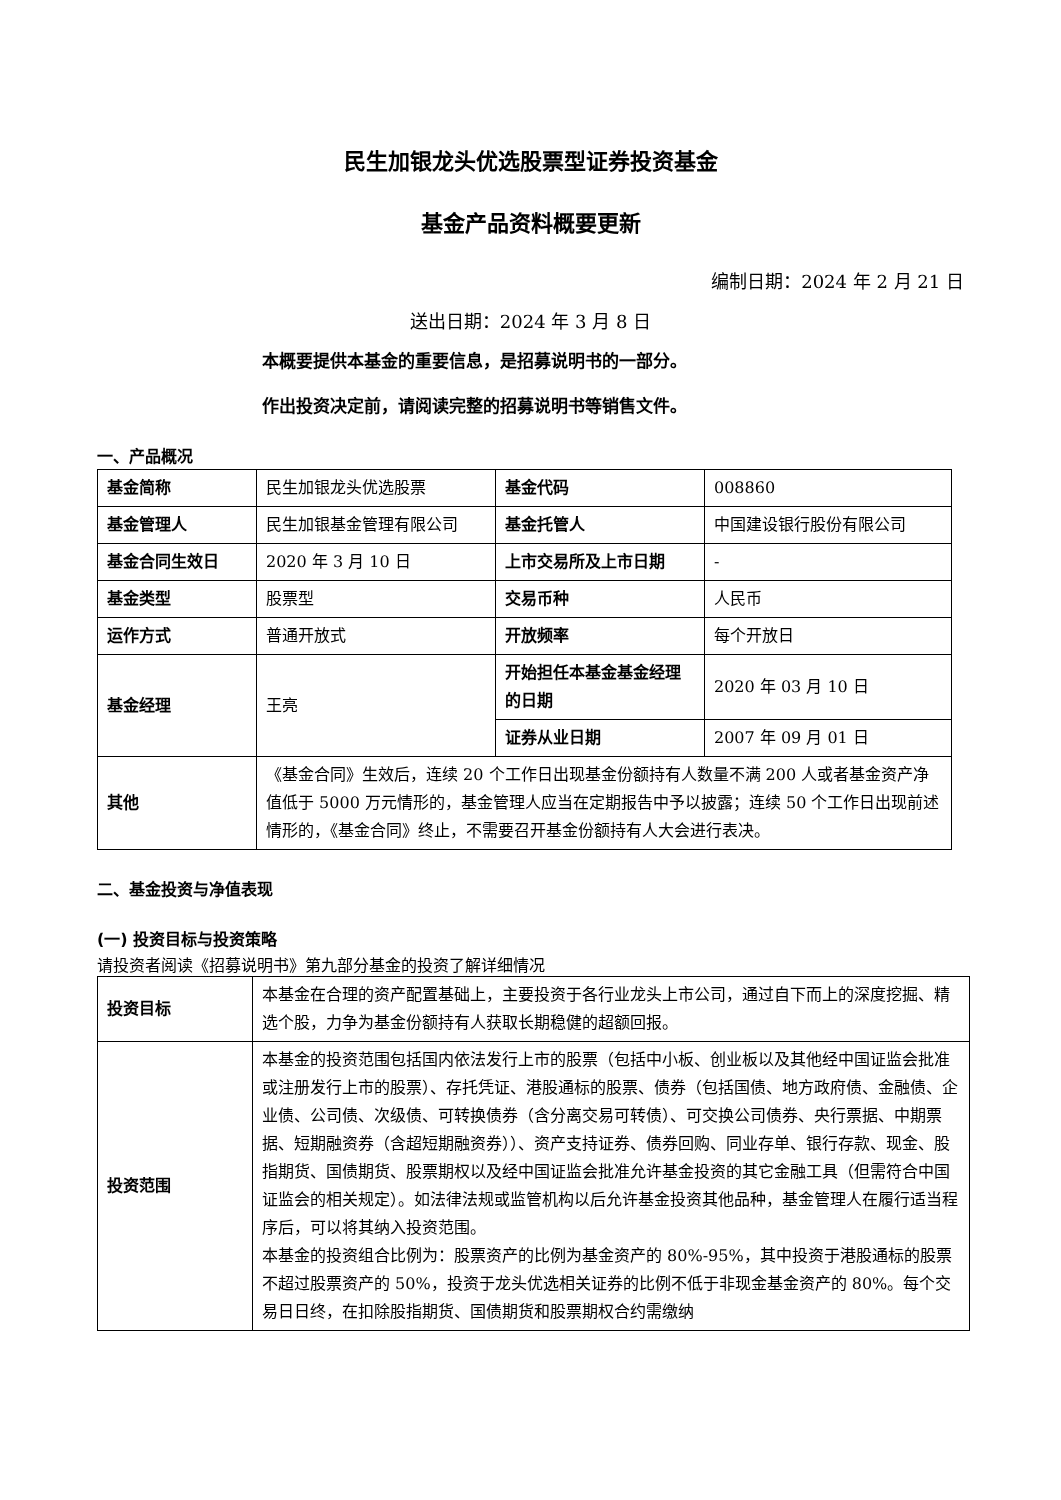民生加银龙头优选股票型证券投资基金
基金产品资料概要更新
编制日期：2024 年 2 月 21 日
送出日期：2024 年 3 月 8 日
本概要提供本基金的重要信息，是招募说明书的一部分。
作出投资决定前，请阅读完整的招募说明书等销售文件。
一、产品概况
| 基金简称 | 民生加银龙头优选股票 | 基金代码 | 008860 |
| 基金管理人 | 民生加银基金管理有限公司 | 基金托管人 | 中国建设银行股份有限公司 |
| 基金合同生效日 | 2020 年 3 月 10 日 | 上市交易所及上市日期 | - |
| 基金类型 | 股票型 | 交易币种 | 人民币 |
| 运作方式 | 普通开放式 | 开放频率 | 每个开放日 |
| 基金经理 | 王亮 | 开始担任本基金基金经理的日期 | 2020 年 03 月 10 日 |
| | | 证券从业日期 | 2007 年 09 月 01 日 |
| 其他 | 《基金合同》生效后，连续 20 个工作日出现基金份额持有人数量不满 200 人或者基金资产净值低于 5000 万元情形的，基金管理人应当在定期报告中予以披露；连续 50 个工作日出现前述情形的，《基金合同》终止，不需要召开基金份额持有人大会进行表决。 | | |
二、基金投资与净值表现
(一) 投资目标与投资策略
请投资者阅读《招募说明书》第九部分基金的投资了解详细情况
| 投资目标 | 本基金在合理的资产配置基础上，主要投资于各行业龙头上市公司，通过自下而上的深度挖掘、精选个股，力争为基金份额持有人获取长期稳健的超额回报。 |
| 投资范围 | 本基金的投资范围包括国内依法发行上市的股票（包括中小板、创业板以及其他经中国证监会批准或注册发行上市的股票）、存托凭证、港股通标的股票、债券（包括国债、地方政府债、金融债、企业债、公司债、次级债、可转换债券（含分离交易可转债）、可交换公司债券、央行票据、中期票据、短期融资券（含超短期融资券））、资产支持证券、债券回购、同业存单、银行存款、现金、股指期货、国债期货、股票期权以及经中国证监会批准允许基金投资的其它金融工具（但需符合中国证监会的相关规定）。如法律法规或监管机构以后允许基金投资其他品种，基金管理人在履行适当程序后，可以将其纳入投资范围。 本基金的投资组合比例为：股票资产的比例为基金资产的 80%-95%，其中投资于港股通标的股票不超过股票资产的 50%，投资于龙头优选相关证券的比例不低于非现金基金资产的 80%。每个交易日日终，在扣除股指期货、国债期货和股票期权合约需缴纳 |